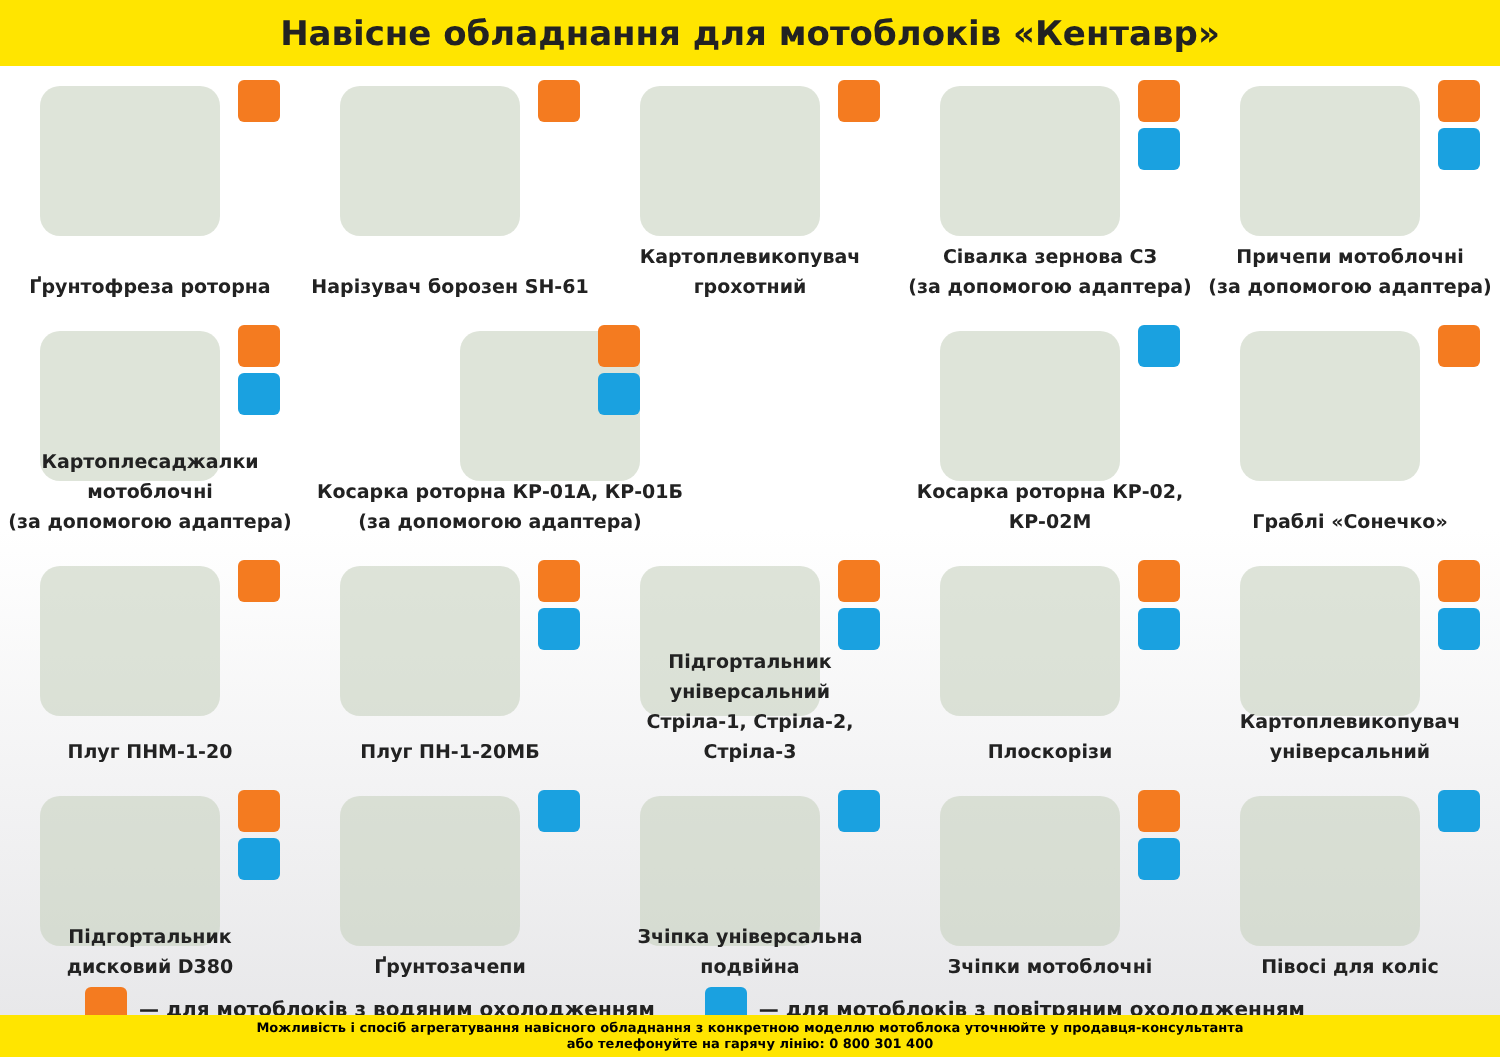Навісне обладнання для мотоблоків «Кентавр»
Ґрунтофреза роторна
Нарізувач борозен SH-61
Картоплевикопувач
грохотний
Сівалка зернова СЗ
(за допомогою адаптера)
Причепи мотоблочні
(за допомогою адаптера)
Картоплесаджалки
мотоблочні
(за допомогою адаптера)
Косарка роторна КР-01А, КР-01Б
(за допомогою адаптера)
Косарка роторна КР-02, КР-02М
Граблі «Сонечко»
Плуг ПНМ-1-20
Плуг ПН-1-20МБ
Підгортальник
універсальний
Стріла-1, Стріла-2, Стріла-3
Плоскорізи
Картоплевикопувач
універсальний
Підгортальник
дисковий D380
Ґрунтозачепи
Зчіпка універсальна
подвійна
Зчіпки мотоблочні
Півосі для коліс
— для мотоблоків з водяним охолодженням
— для мотоблоків з повітряним охолодженням
Можливість і спосіб агрегатування навісного обладнання з конкретною моделлю мотоблока уточнюйте у продавця-консультанта
або телефонуйте на гарячу лінію: 0 800 301 400